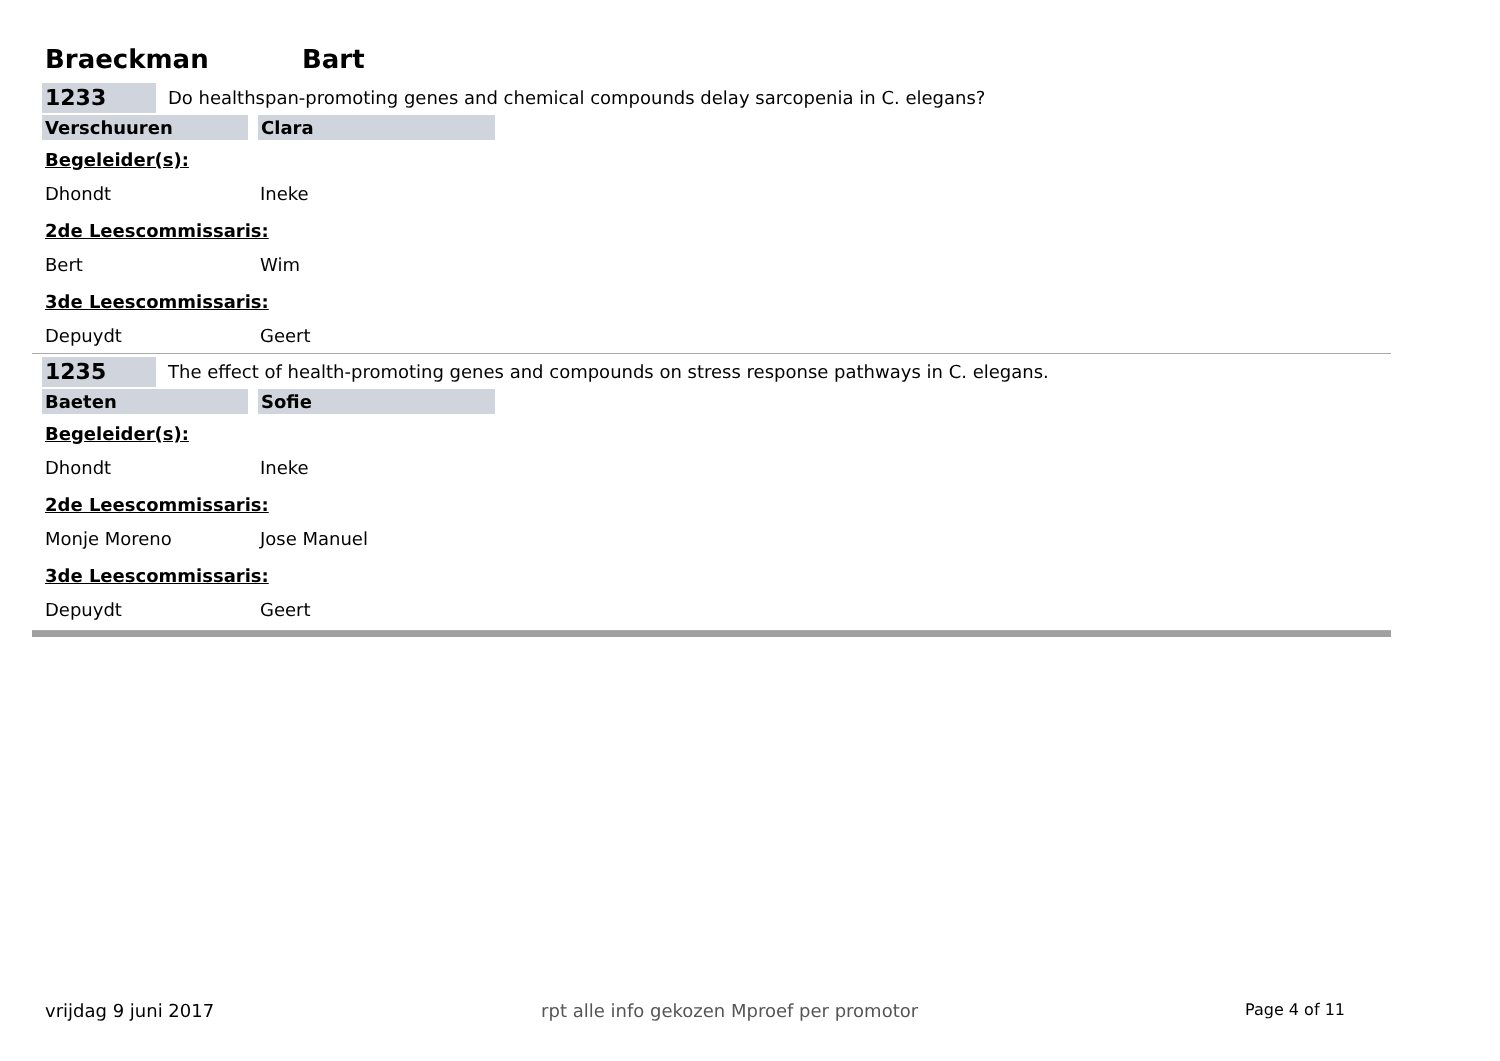Braeckman Bart
1233
Do healthspan-promoting genes and chemical compounds delay sarcopenia in C. elegans?
Verschuuren Clara
Begeleider(s):
Dhondt Ineke
2de Leescommissaris:
Bert Wim
3de Leescommissaris:
Depuydt Geert
1235
The effect of health-promoting genes and compounds on stress response pathways in C. elegans.
Baeten Sofie
Begeleider(s):
Dhondt Ineke
2de Leescommissaris:
Monje Moreno Jose Manuel
3de Leescommissaris:
Depuydt Geert
vrijdag 9 juni 2017 rpt alle info gekozen Mproef per promotor Page 4 of 11